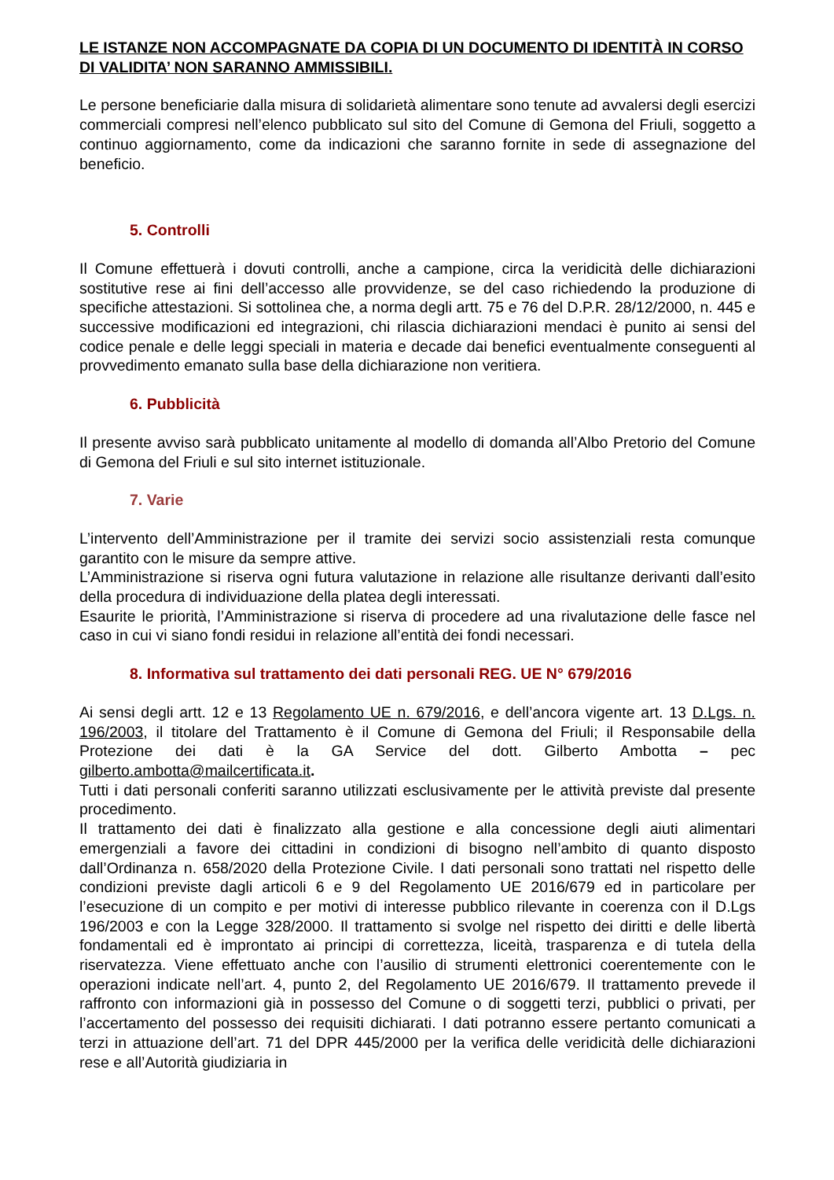LE ISTANZE NON ACCOMPAGNATE DA COPIA DI UN DOCUMENTO DI IDENTITÀ IN CORSO DI VALIDITA’ NON SARANNO AMMISSIBILI.
Le persone beneficiarie dalla misura di solidarietà alimentare sono tenute ad avvalersi degli esercizi commerciali compresi nell’elenco pubblicato sul sito del Comune di Gemona del Friuli, soggetto a continuo aggiornamento, come da indicazioni che saranno fornite in sede di assegnazione del beneficio.
5. Controlli
Il Comune effettuerà i dovuti controlli, anche a campione, circa la veridicità delle dichiarazioni sostitutive rese ai fini dell’accesso alle provvidenze, se del caso richiedendo la produzione di specifiche attestazioni. Si sottolinea che, a norma degli artt. 75 e 76 del D.P.R. 28/12/2000, n. 445 e successive modificazioni ed integrazioni, chi rilascia dichiarazioni mendaci è punito ai sensi del codice penale e delle leggi speciali in materia e decade dai benefici eventualmente conseguenti al provvedimento emanato sulla base della dichiarazione non veritiera.
6. Pubblicità
Il presente avviso sarà pubblicato unitamente al modello di domanda all’Albo Pretorio del Comune di Gemona del Friuli e sul sito internet istituzionale.
7. Varie
L’intervento dell’Amministrazione per il tramite dei servizi socio assistenziali resta comunque garantito con le misure da sempre attive.
L’Amministrazione si riserva ogni futura valutazione in relazione alle risultanze derivanti dall’esito della procedura di individuazione della platea degli interessati.
Esaurite le priorità, l’Amministrazione si riserva di procedere ad una rivalutazione delle fasce nel caso in cui vi siano fondi residui in relazione all’entità dei fondi necessari.
8. Informativa sul trattamento dei dati personali REG. UE N° 679/2016
Ai sensi degli artt. 12 e 13 Regolamento UE n. 679/2016, e dell’ancora vigente art. 13 D.Lgs. n. 196/2003, il titolare del Trattamento è il Comune di Gemona del Friuli; il Responsabile della Protezione dei dati è la GA Service del dott. Gilberto Ambotta – pec gilberto.ambotta@mailcertificata.it.
Tutti i dati personali conferiti saranno utilizzati esclusivamente per le attività previste dal presente procedimento.
Il trattamento dei dati è finalizzato alla gestione e alla concessione degli aiuti alimentari emergenziali a favore dei cittadini in condizioni di bisogno nell’ambito di quanto disposto dall’Ordinanza n. 658/2020 della Protezione Civile. I dati personali sono trattati nel rispetto delle condizioni previste dagli articoli 6 e 9 del Regolamento UE 2016/679 ed in particolare per l’esecuzione di un compito e per motivi di interesse pubblico rilevante in coerenza con il D.Lgs 196/2003 e con la Legge 328/2000. Il trattamento si svolge nel rispetto dei diritti e delle libertà fondamentali ed è improntato ai principi di correttezza, liceità, trasparenza e di tutela della riservatezza. Viene effettuato anche con l’ausilio di strumenti elettronici coerentemente con le operazioni indicate nell’art. 4, punto 2, del Regolamento UE 2016/679. Il trattamento prevede il raffronto con informazioni già in possesso del Comune o di soggetti terzi, pubblici o privati, per l’accertamento del possesso dei requisiti dichiarati. I dati potranno essere pertanto comunicati a terzi in attuazione dell’art. 71 del DPR 445/2000 per la verifica delle veridicità delle dichiarazioni rese e all’Autorità giudiziaria in